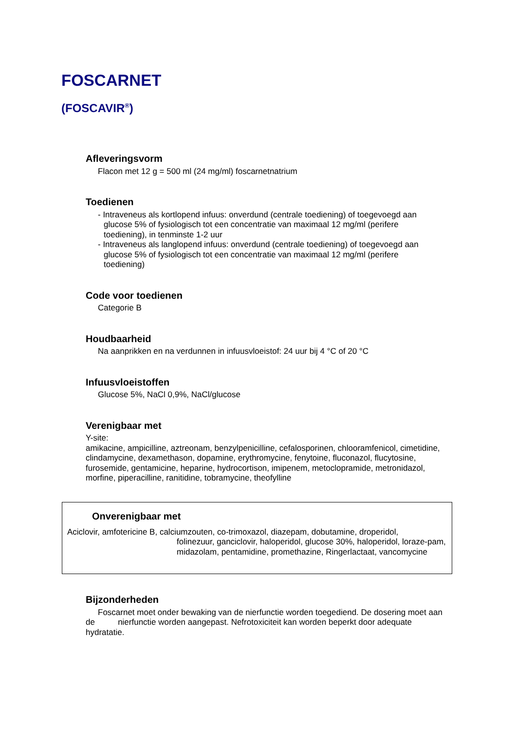FOSCARNET
(FOSCAVIR<sup>®</sup>)
Afleveringsvorm
Flacon met 12 g = 500 ml (24 mg/ml) foscarnetnatrium
Toedienen
- Intraveneus als kortlopend infuus: onverdund (centrale toediening) of toegevoegd aan glucose 5% of fysiologisch tot een concentratie van maximaal 12 mg/ml (perifere toediening), in tenminste 1-2 uur
- Intraveneus als langlopend infuus: onverdund (centrale toediening) of toegevoegd aan glucose 5% of fysiologisch tot een concentratie van maximaal 12 mg/ml (perifere toediening)
Code voor toedienen
Categorie B
Houdbaarheid
Na aanprikken en na verdunnen in infuusvloeistof: 24 uur bij 4 °C of 20 °C
Infuusvloeistoffen
Glucose 5%, NaCl 0,9%, NaCl/glucose
Verenigbaar met
Y-site:
amikacine, ampicilline, aztreonam, benzylpenicilline, cefalosporinen, chlooramfenicol, cimetidine, clindamycine, dexamethason, dopamine, erythromycine, fenytoine, fluconazol, flucytosine, furosemide, gentamicine, heparine, hydrocortison, imipenem, metoclopramide, metronidazol, morfine, piperacilline, ranitidine, tobramycine, theofylline
Onverenigbaar met
Aciclovir, amfotericine B, calciumzouten, co-trimoxazol, diazepam, dobutamine, droperidol,
folinezuur, ganciclovir, haloperidol, glucose 30%, haloperidol, loraze-pam, midazolam, pentamidine, promethazine, Ringerlactaat, vancomycine
Bijzonderheden
Foscarnet moet onder bewaking van de nierfunctie worden toegediend. De dosering moet aan de nierfunctie worden aangepast. Nefrotoxiciteit kan worden beperkt door adequate hydratatie.